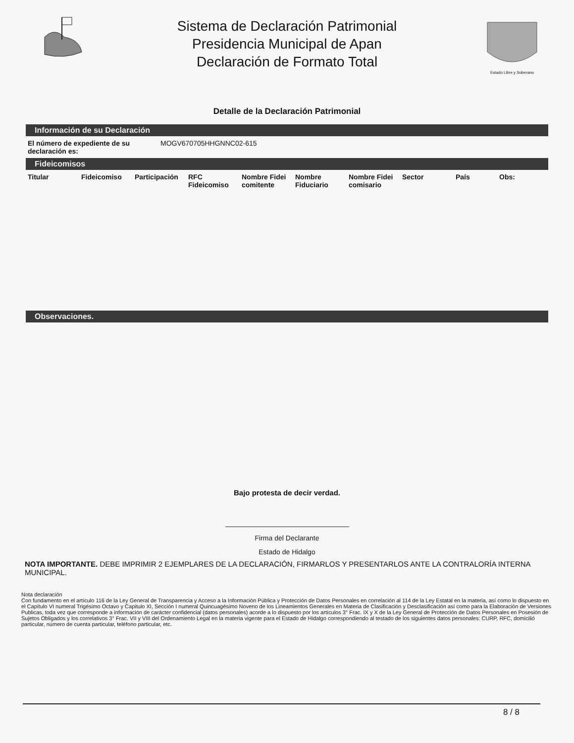Sistema de Declaración Patrimonial
Presidencia Municipal de Apan
Declaración de Formato Total
Estado Libre y Soberano
Detalle de la Declaración Patrimonial
Información de su Declaración
| El número de expediente de su declaración es: | MOGV670705HHGNNC02-615 |
Fideicomisos
| Titular | Fideicomiso | Participación | RFC Fideicomiso | Nombre Fidei comitente | Nombre Fiduciario | Nombre Fidei comisario | Sector | País | Obs: |
| --- | --- | --- | --- | --- | --- | --- | --- | --- | --- |
Observaciones.
Bajo protesta de decir verdad.
Firma del Declarante
Estado de Hidalgo
NOTA IMPORTANTE. DEBE IMPRIMIR 2 EJEMPLARES DE LA DECLARACIÓN, FIRMARLOS Y PRESENTARLOS ANTE LA CONTRALORÍA INTERNA MUNICIPAL.
Nota declaración
Con fundamento en el artículo 116 de la Ley General de Transparencia y Acceso a la Información Pública y Protección de Datos Personales en correlación al 114 de la Ley Estatal en la materia, así como lo dispuesto en el Capítulo VI numeral Trigésimo Octavo y Capitulo XI, Sección I numeral Quincuagésimo Noveno de los Lineamientos Generales en Materia de Clasificación y Desclasificación así como para la Elaboración de Versiones Publicas, toda vez que corresponde a información de carácter confidencial (datos personales) acorde a lo dispuesto por los artículos 3° Frac. IX y X de la Ley General de Protección de Datos Personales en Posesión de Sujetos Obligados y los correlativos 3° Frac. VII y VIII del Ordenamiento Legal en la materia vigente para el Estado de Hidalgo correspondiendo al testado de los siguientes datos personales: CURP, RFC, domicilió particular, número de cuenta particular, teléfono particular, etc.
8 / 8